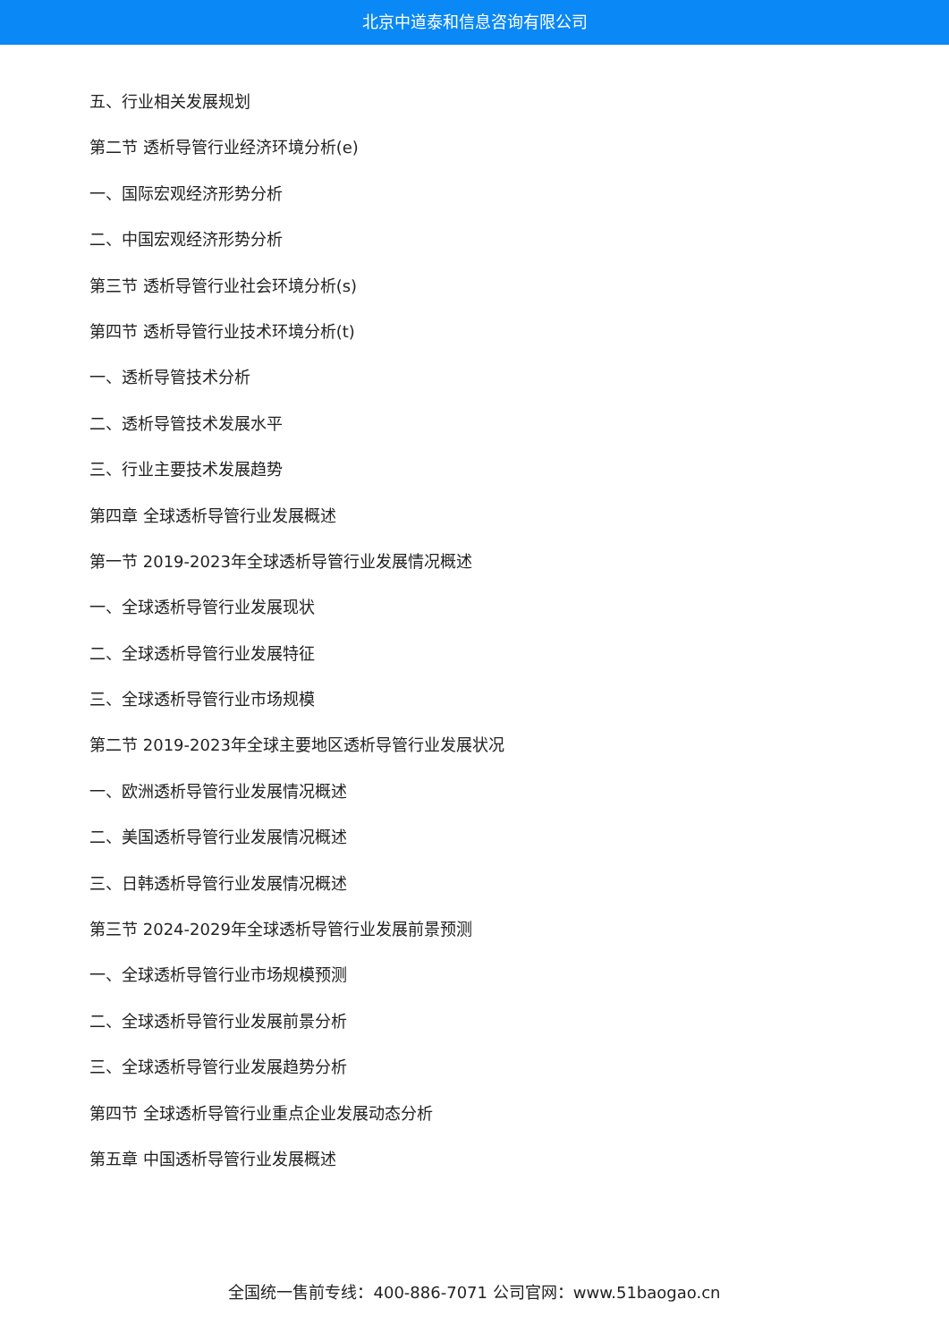北京中道泰和信息咨询有限公司
五、行业相关发展规划
第二节 透析导管行业经济环境分析(e)
一、国际宏观经济形势分析
二、中国宏观经济形势分析
第三节 透析导管行业社会环境分析(s)
第四节 透析导管行业技术环境分析(t)
一、透析导管技术分析
二、透析导管技术发展水平
三、行业主要技术发展趋势
第四章 全球透析导管行业发展概述
第一节 2019-2023年全球透析导管行业发展情况概述
一、全球透析导管行业发展现状
二、全球透析导管行业发展特征
三、全球透析导管行业市场规模
第二节 2019-2023年全球主要地区透析导管行业发展状况
一、欧洲透析导管行业发展情况概述
二、美国透析导管行业发展情况概述
三、日韩透析导管行业发展情况概述
第三节 2024-2029年全球透析导管行业发展前景预测
一、全球透析导管行业市场规模预测
二、全球透析导管行业发展前景分析
三、全球透析导管行业发展趋势分析
第四节 全球透析导管行业重点企业发展动态分析
第五章 中国透析导管行业发展概述
全国统一售前专线：400-886-7071 公司官网：www.51baogao.cn